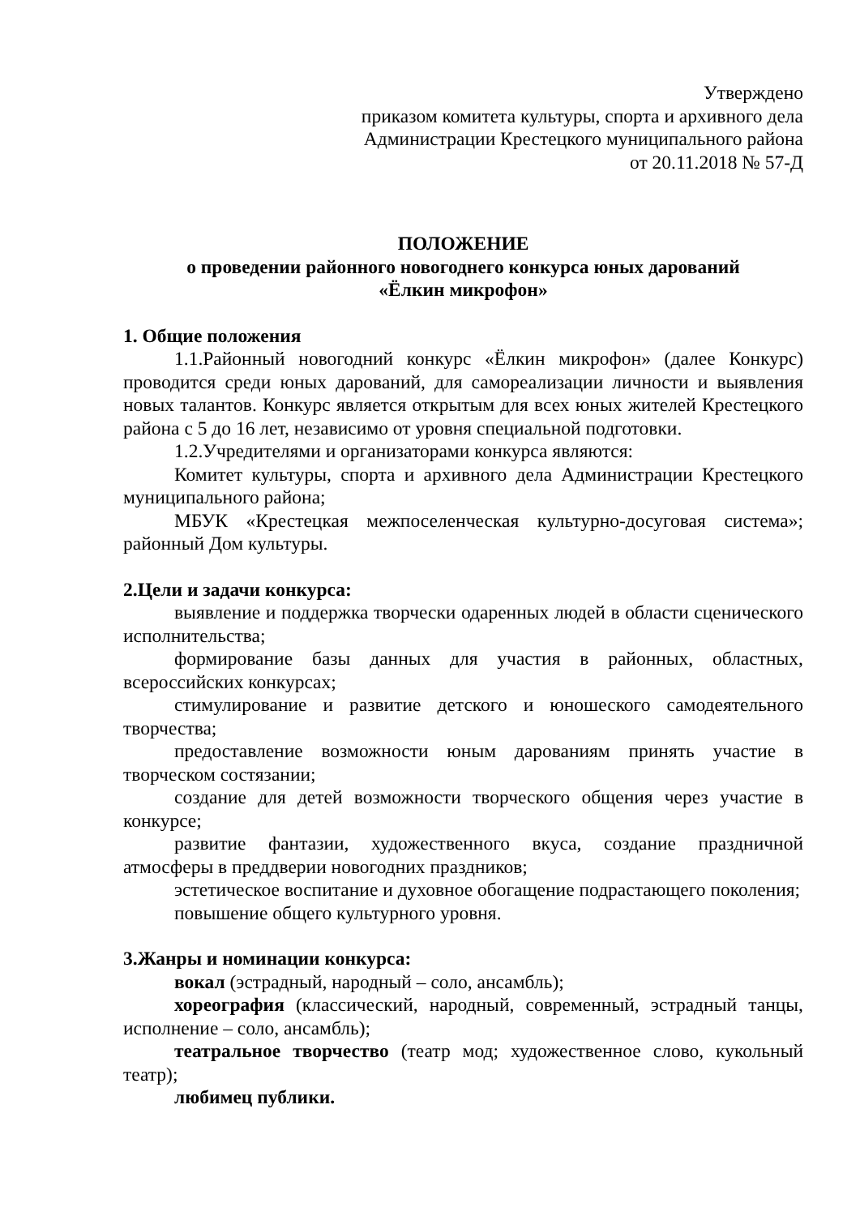Утверждено
приказом комитета культуры, спорта и архивного дела
Администрации Крестецкого муниципального района
от 20.11.2018 № 57-Д
ПОЛОЖЕНИЕ
о проведении районного новогоднего конкурса юных дарований
«Ёлкин микрофон»
1. Общие положения
1.1.Районный новогодний конкурс «Ёлкин микрофон» (далее Конкурс) проводится среди юных дарований, для самореализации личности и выявления новых талантов. Конкурс является открытым для всех юных жителей Крестецкого района с 5 до 16 лет, независимо от уровня специальной подготовки.
1.2.Учредителями и организаторами конкурса являются:
Комитет культуры, спорта и архивного дела Администрации Крестецкого муниципального района;
МБУК «Крестецкая межпоселенческая культурно-досуговая система»; районный Дом культуры.
2.Цели и задачи конкурса:
выявление и поддержка творчески одаренных людей в области сценического исполнительства;
формирование базы данных для участия в районных, областных, всероссийских конкурсах;
стимулирование и развитие детского и юношеского самодеятельного творчества;
предоставление возможности юным дарованиям принять участие в творческом состязании;
создание для детей возможности творческого общения через участие в конкурсе;
развитие фантазии, художественного вкуса, создание праздничной атмосферы в преддверии новогодних праздников;
эстетическое воспитание и духовное обогащение подрастающего поколения;
повышение общего культурного уровня.
3.Жанры и номинации конкурса:
вокал (эстрадный, народный – соло, ансамбль);
хореография (классический, народный, современный, эстрадный танцы, исполнение – соло, ансамбль);
театральное творчество (театр мод; художественное слово, кукольный театр);
любимец публики.